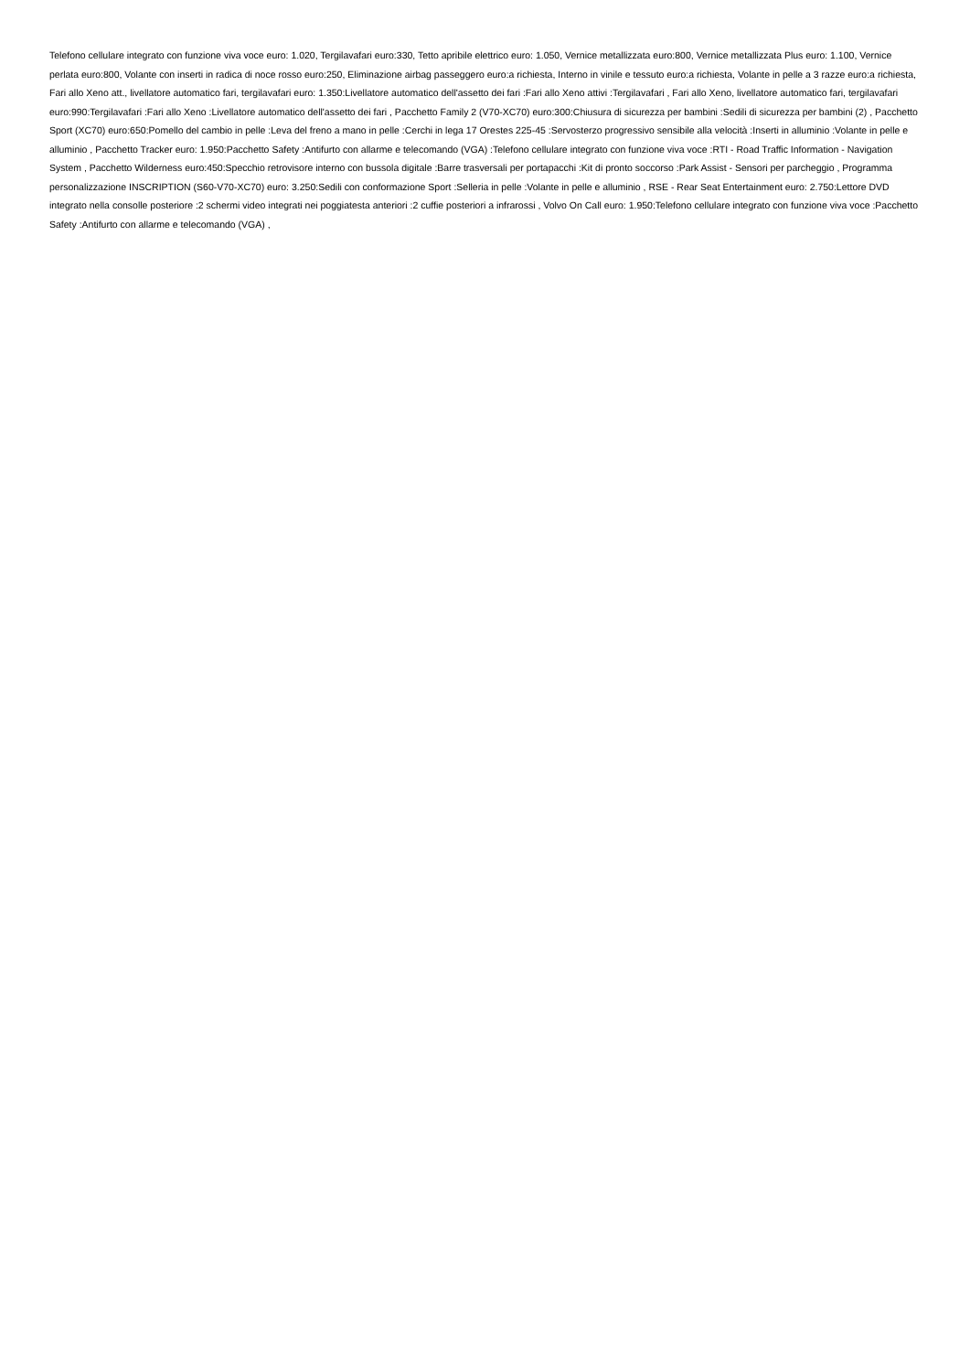Telefono cellulare integrato con funzione viva voce euro: 1.020, Tergilavafari euro:330, Tetto apribile elettrico euro: 1.050, Vernice metallizzata euro:800, Vernice metallizzata Plus euro: 1.100, Vernice perlata euro:800, Volante con inserti in radica di noce rosso euro:250, Eliminazione airbag passeggero euro:a richiesta, Interno in vinile e tessuto euro:a richiesta, Volante in pelle a 3 razze euro:a richiesta, Fari allo Xeno att., livellatore automatico fari, tergilavafari euro: 1.350:Livellatore automatico dell'assetto dei fari :Fari allo Xeno attivi :Tergilavafari , Fari allo Xeno, livellatore automatico fari, tergilavafari euro:990:Tergilavafari :Fari allo Xeno :Livellatore automatico dell'assetto dei fari , Pacchetto Family 2 (V70-XC70) euro:300:Chiusura di sicurezza per bambini :Sedili di sicurezza per bambini (2) , Pacchetto Sport (XC70) euro:650:Pomello del cambio in pelle :Leva del freno a mano in pelle :Cerchi in lega 17 Orestes 225-45 :Servosterzo progressivo sensibile alla velocità :Inserti in alluminio :Volante in pelle e alluminio , Pacchetto Tracker euro: 1.950:Pacchetto Safety :Antifurto con allarme e telecomando (VGA) :Telefono cellulare integrato con funzione viva voce :RTI - Road Traffic Information - Navigation System , Pacchetto Wilderness euro:450:Specchio retrovisore interno con bussola digitale :Barre trasversali per portapacchi :Kit di pronto soccorso :Park Assist - Sensori per parcheggio , Programma personalizzazione INSCRIPTION (S60-V70-XC70) euro: 3.250:Sedili con conformazione Sport :Selleria in pelle :Volante in pelle e alluminio , RSE - Rear Seat Entertainment euro: 2.750:Lettore DVD integrato nella consolle posteriore :2 schermi video integrati nei poggiatesta anteriori :2 cuffie posteriori a infrarossi , Volvo On Call euro: 1.950:Telefono cellulare integrato con funzione viva voce :Pacchetto Safety :Antifurto con allarme e telecomando (VGA) ,